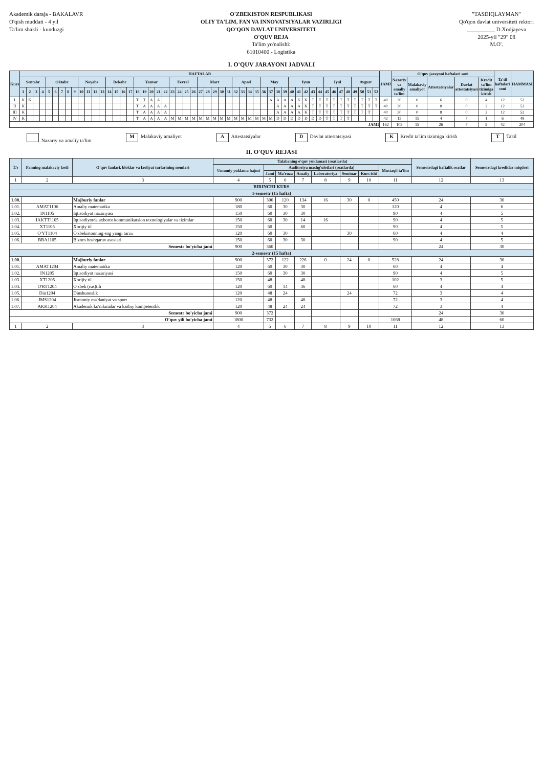Akademik daraja - BAKALAVR
O'qish muddati - 4 yil
Ta'lim shakli - kunduzgi
O'ZBEKISTON RESPUBLIKASI
OLIY TA'LIM, FAN VA INNOVATSIYALAR VAZIRLIGI
QO'QON DAVLAT UNIVERSITETI
O'QUV REJA
Ta'lim yo'nalishi:
61010400 - Logistika
"TASDIQLAYMAN"
Qo'qon davlat universiteti rektori
__________ D.Xodjayeva
2025-yil "29" 08
M.O'.
I. O'QUV JARAYONI JADVALI
| Kurs | HAFTALAR | | | | | | | | | | | | | | | | | | | | | | | | | | | | | | | | | | | | | | | | | | | | | | | | | | | | JAMI | O'quv jarayoni haftalari soni | | | | | Ta'til haftalari soni | HAMMASI |
| --- | --- | --- | --- | --- | --- | --- | --- | --- | --- | --- | --- | --- | --- | --- | --- | --- | --- | --- | --- | --- | --- | --- | --- | --- | --- | --- | --- | --- | --- | --- | --- | --- | --- | --- | --- | --- | --- | --- | --- | --- | --- | --- | --- | --- | --- | --- | --- | --- | --- | --- | --- | --- | --- | --- | --- | --- | --- | --- | --- | --- |
| | Sentabr | | | | Oktabr | | | | | Noyabr | | | | Dekabr | | | | Yanvar | | | | | Fevral | | | | Mart | | | | | Aprel | | | | May | | | | Iyun | | | | | Iyul | | | | Avgust | | | | | Nazariy va amaliy ta'lim | Malakaviy amaliyot | Attestatsiyalar | Davlat attestatsiyasi | Kredit ta'lim tizimiga kirish | | |
| | 1 | 2 | 3 | 4 | 5 | 6 | 7 | 8 | 9 | 10 | 11 | 12 | 13 | 14 | 15 | 16 | 17 | 18 | 19 | 20 | 21 | 22 | 23 | 24 | 25 | 26 | 27 | 28 | 29 | 30 | 31 | 32 | 33 | 34 | 35 | 36 | 37 | 38 | 39 | 40 | 41 | 42 | 43 | 44 | 45 | 46 | 47 | 48 | 49 | 50 | 51 | 52 | | | | | | | | |
| I | K | K | | | | | | | | | | | | | | | | T | T | A | A | | | | | | | | | | | | | | | | A | A | A | A | K | K | T | T | T | T | T | T | T | T | T | T | 40 | 30 | 0 | 6 | 0 | 4 | 12 | 52 |
| II | K | | | | | | | | | | | | | | | | | T | A | A | A | A | | | | | | | | | | | | | | | | A | A | A | A | K | T | T | T | T | T | T | T | T | T | T | 40 | 30 | 0 | 8 | 0 | 2 | 12 | 52 |
| III | K | | | | | | | | | | | | | | | | | T | A | A | A | A | | | | | | | | | | | | | | | | A | A | A | A | K | T | T | T | T | T | T | T | T | T | | 40 | 30 | 0 | 8 | 0 | 2 | 12 | 52 |
| IV | K | | | | | | | | | | | | | | | | | T | A | A | A | A | M | M | M | M | M | M | M | M | M | M | M | M | M | M | M | D | D | D | D | D | D | D | T | T | T | T | | | | | 42 | 15 | 15 | 4 | 7 | 1 | 6 | 48 |
| JAMI | | | | | | | | | | | | | | | | | | | | | | | | | | | | | | | | | | | | | | | | | | | | | | | | | | | | | 162 | 105 | 15 | 26 | 7 | 9 | 42 | 204 |
Nazariy va amaliy ta'lim M Malakaviy amaliyot A Attestatsiyalar D Davlat attestatsiyasi K Kredit ta'lim tizimiga kirish T Ta'til
II. O'QUV REJASI
| T/r | Fanning malakaviy kodi | O'quv fanlari, bloklar va faoliyat turlarining nomlari | Talabaning o'quv yuklamasi (soatlarda) | | | | | | | | Semestrdagi haftalik soatlar | Semestrdagi kreditlar miqdori |
| --- | --- | --- | --- | --- | --- | --- | --- | --- | --- | --- | --- | --- |
| | | | Umumiy yuklama hajmi | Auditoriya mashg'ulotlari (soatlarda) | | | | | | Mustaqil ta'lim | | |
| | | | | Jami | Ma'ruza | Amaliy | Laboratoriya | Seminar | Kurs ishi | | | |
| 1 | 2 | 3 | 4 | 5 | 6 | 7 | 8 | 9 | 10 | 11 | 12 | 13 |
| BIRINCHI KURS | | | | | | | | | | | | |
| 1-semestr (15 hafta) | | | | | | | | | | | | |
| 1.00. | | Majburiy fanlar | 900 | 300 | 120 | 134 | 16 | 30 | 0 | 450 | 24 | 30 |
| 1.01. | AMAT1106 | Amaliy matematika | 180 | 60 | 30 | 30 | | | | 120 | 4 | 6 |
| 1.02. | IN1105 | Iqtisodiyot nazariyasi | 150 | 60 | 30 | 30 | | | | 90 | 4 | 5 |
| 1.03. | IAKTT1105 | Iqtisodiyotda axborot kommunikatsion texnologiyalar va tizimlar | 150 | 60 | 30 | 14 | 16 | | | 90 | 4 | 5 |
| 1.04. | XT1105 | Xorijiy til | 150 | 60 | | 60 | | | | 90 | 4 | 5 |
| 1.05. | O'YT1104 | O'zbekistonning eng yangi tarixi | 120 | 60 | 30 | | | 30 | | 60 | 4 | 4 |
| 1.06. | BBA1105 | Biznes boshqaruv asoslari | 150 | 60 | 30 | 30 | | | | 90 | 4 | 5 |
| Semestr bo'yicha jami | | | 900 | 360 | | | | | | | 24 | 30 |
| 2-semestr (15 hafta) | | | | | | | | | | | | |
| 1.00. | | Majburiy fanlar | 900 | 372 | 122 | 226 | 0 | 24 | 0 | 528 | 24 | 30 |
| 1.01. | AMAT1204 | Amaliy matematika | 120 | 60 | 30 | 30 | | | | 60 | 4 | 4 |
| 1.02. | IN1205 | Iqtisodiyot nazariyasi | 150 | 60 | 30 | 30 | | | | 90 | 4 | 5 |
| 1.03. | XT1205 | Xorijiy til | 150 | 48 | | 48 | | | | 102 | 3 | 5 |
| 1.04. | O'RT1204 | O'zbek (rus)tili | 120 | 60 | 14 | 46 | | | | 60 | 4 | 4 |
| 1.05. | Din1204 | Dinshunoslik | 120 | 48 | 24 | | | 24 | | 72 | 3 | 4 |
| 1.06. | JMS1204 | Jismoniy ma'daniyat va sport | 120 | 48 | | 48 | | | | 72 | 3 | 4 |
| 1.07. | AKK1204 | Akademik ko'nikmalar va kasbiy kompetentlik | 120 | 48 | 24 | 24 | | | | 72 | 3 | 4 |
| Semestr bo'yicha jami | | | 900 | 372 | | | | | | | 24 | 30 |
| O'quv yili bo'yicha jami | | | 1800 | 732 | | | | | | 1068 | 48 | 60 |
| 1 | 2 | 3 | 4 | 5 | 6 | 7 | 8 | 9 | 10 | 11 | 12 | 13 |